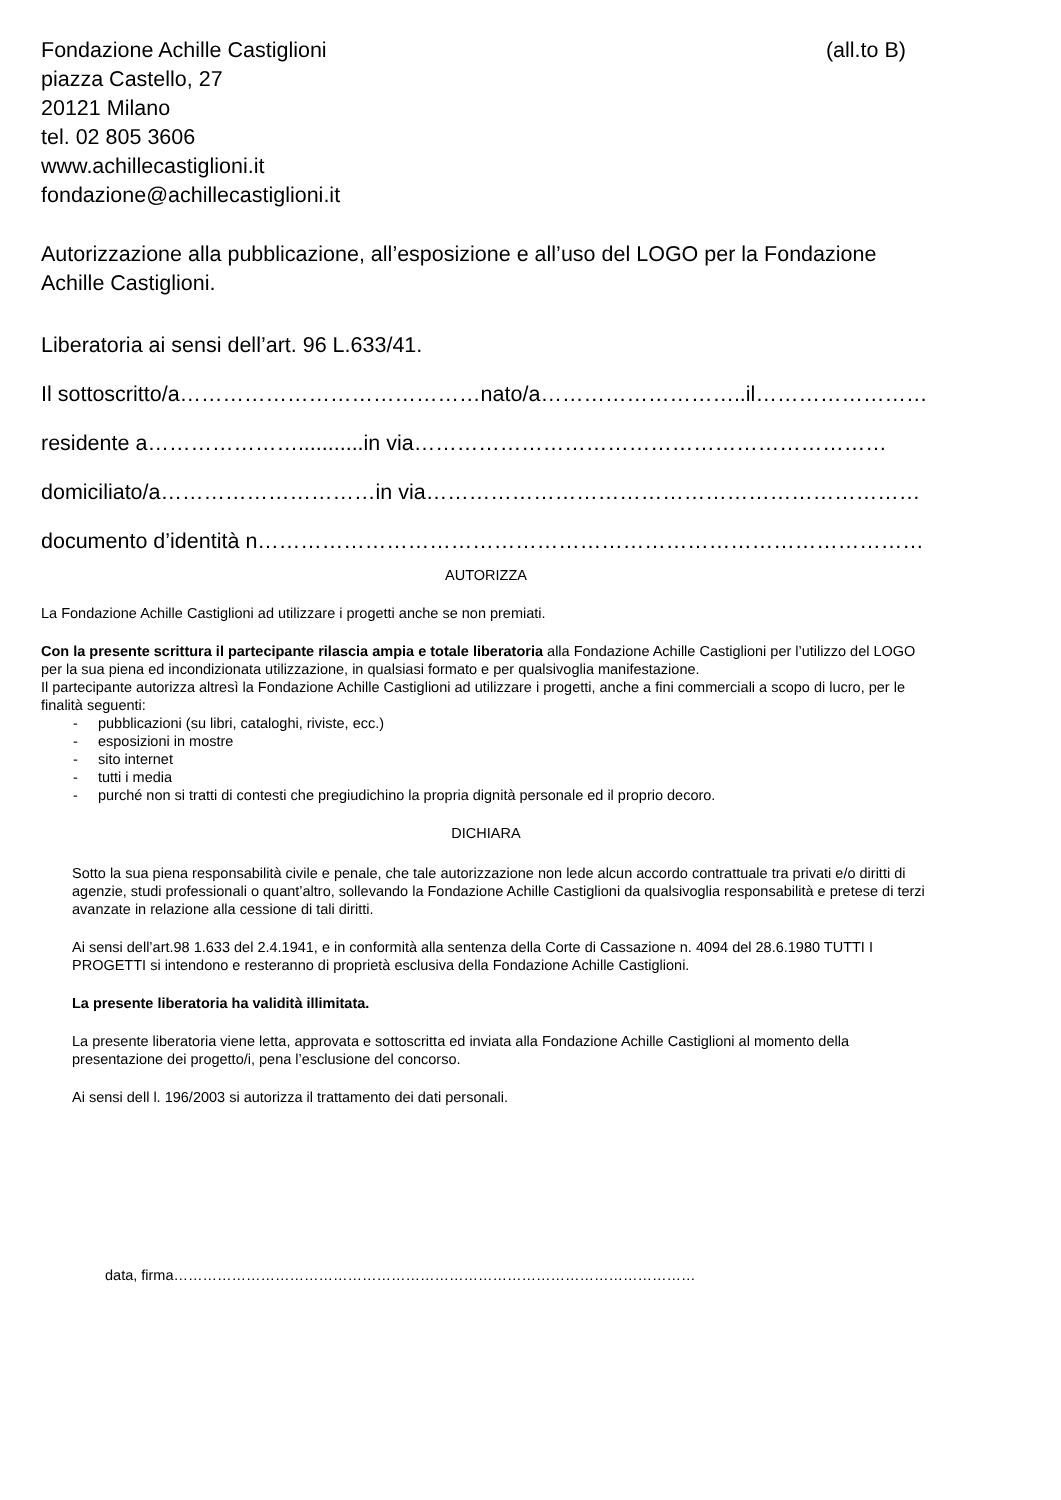Fondazione Achille Castiglioni (all.to B)
piazza Castello, 27
20121 Milano
tel. 02 805 3606
www.achillecastiglioni.it
fondazione@achillecastiglioni.it
Autorizzazione alla pubblicazione, all’esposizione e all’uso del LOGO per la Fondazione Achille Castiglioni.
Liberatoria ai sensi dell’art. 96 L.633/41.
Il sottoscritto/a……………………………………nato/a………………………..il……………………
residente a…………………...........in via…………………………………………………………
domiciliato/a…………………………in via……………………………………………………………
documento d’identità n…………………………………………………………………………………
AUTORIZZA
La Fondazione Achille Castiglioni ad utilizzare i progetti anche se non premiati.
Con la presente scrittura il partecipante rilascia ampia e totale liberatoria alla Fondazione Achille Castiglioni per l’utilizzo del LOGO per la sua piena ed incondizionata utilizzazione, in qualsiasi formato e per qualsivoglia manifestazione.
Il partecipante autorizza altresì la Fondazione Achille Castiglioni ad utilizzare i progetti, anche a fini commerciali a scopo di lucro, per le finalità seguenti:
- pubblicazioni (su libri, cataloghi, riviste, ecc.)
- esposizioni in mostre
- sito internet
- tutti i media
- purché non si tratti di contesti che pregiudichino la propria dignità personale ed il proprio decoro.
DICHIARA
Sotto la sua piena responsabilità civile e penale, che tale autorizzazione non lede alcun accordo contrattuale tra privati e/o diritti di agenzie, studi professionali o quant’altro, sollevando la Fondazione Achille Castiglioni da qualsivoglia responsabilità e pretese di terzi avanzate in relazione alla cessione di tali diritti.
Ai sensi dell’art.98 1.633 del 2.4.1941, e in conformità alla sentenza della Corte di Cassazione n. 4094 del 28.6.1980 TUTTI I PROGETTI si intendono e resteranno di proprietà esclusiva della Fondazione Achille Castiglioni.
La presente liberatoria ha validità illimitata.
La presente liberatoria viene letta, approvata e sottoscritta ed inviata alla Fondazione Achille Castiglioni al momento della presentazione dei progetto/i, pena l’esclusione del concorso.
Ai sensi dell l. 196/2003 si autorizza il trattamento dei dati personali.
data, firma………………………………………………………………………………………………